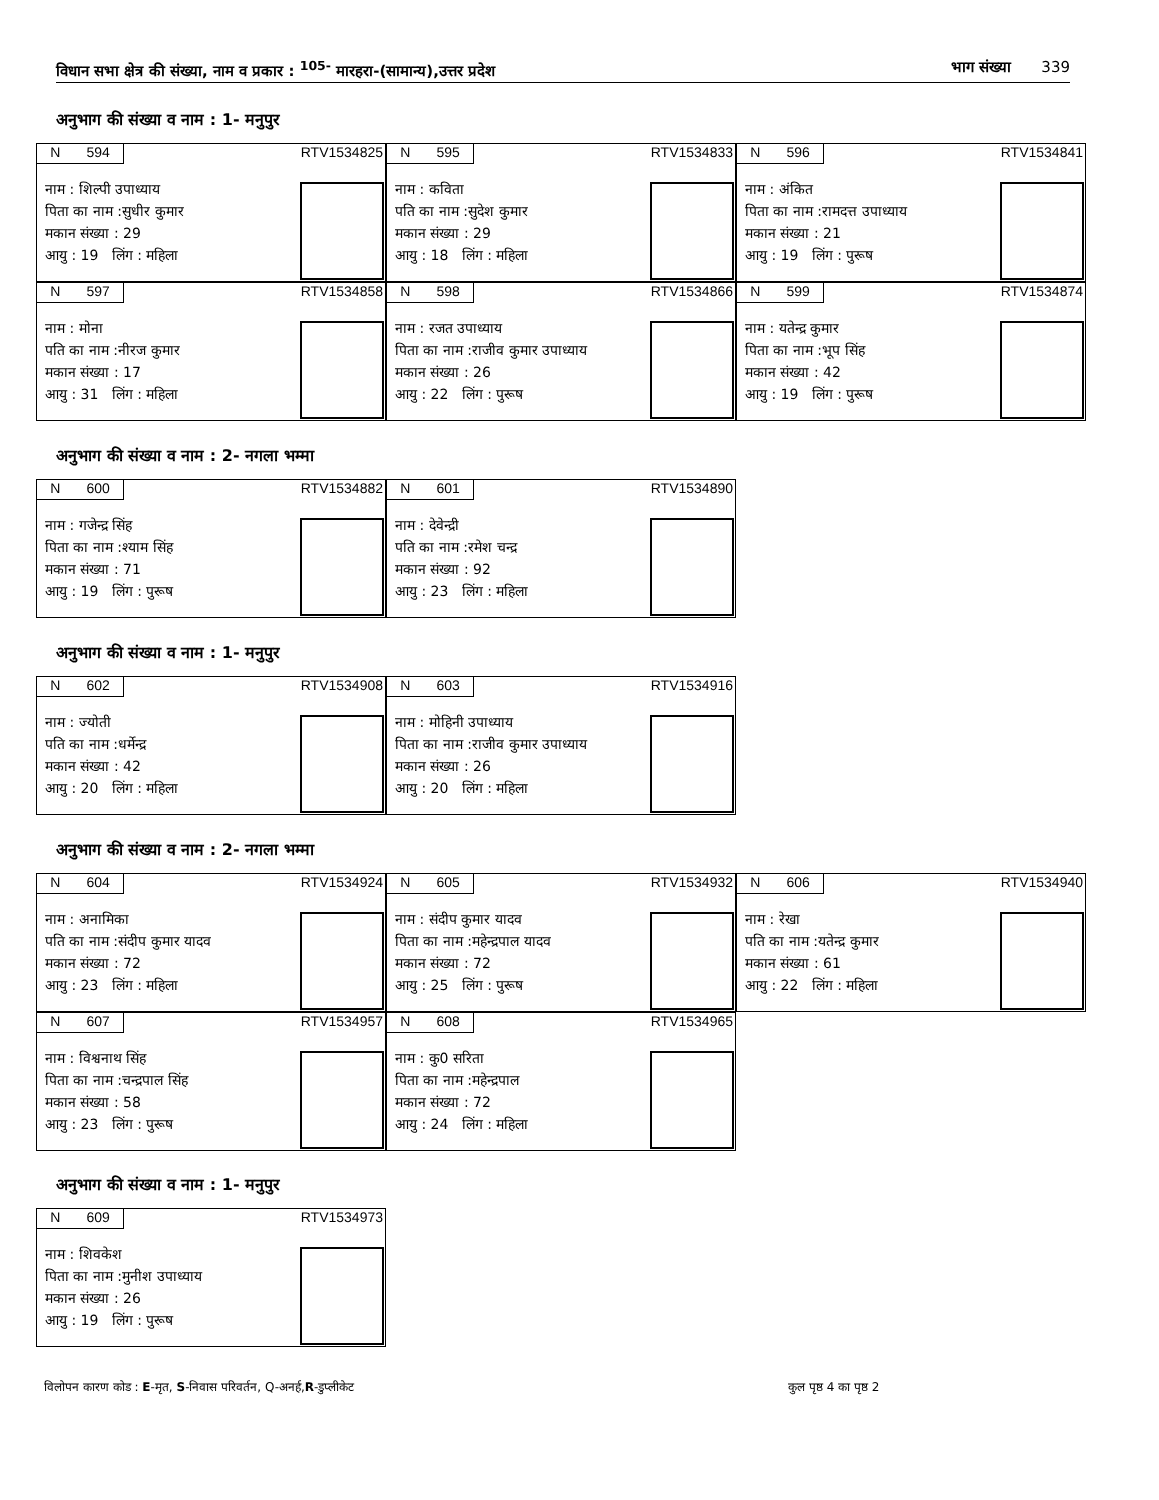विधान सभा क्षेत्र की संख्या, नाम व प्रकार : <sup>105-</sup> मारहरा-(सामान्य),उत्तर प्रदेश भाग संख्या 339
अनुभाग की संख्या व नाम : 1- मनुपुर
N 594 RTV1534825
नाम : शिल्पी उपाध्याय
पिता का नाम :सुधीर कुमार
मकान संख्या : 29
आयु : 19 लिंग : महिला
N 595 RTV1534833
नाम : कविता
पति का नाम :सुदेश कुमार
मकान संख्या : 29
आयु : 18 लिंग : महिला
N 596 RTV1534841
नाम : अंकित
पिता का नाम :रामदत्त उपाध्याय
मकान संख्या : 21
आयु : 19 लिंग : पुरूष
N 597 RTV1534858
नाम : मोना
पति का नाम :नीरज कुमार
मकान संख्या : 17
आयु : 31 लिंग : महिला
N 598 RTV1534866
नाम : रजत उपाध्याय
पिता का नाम :राजीव कुमार उपाध्याय
मकान संख्या : 26
आयु : 22 लिंग : पुरूष
N 599 RTV1534874
नाम : यतेन्द्र कुमार
पिता का नाम :भूप सिंह
मकान संख्या : 42
आयु : 19 लिंग : पुरूष
अनुभाग की संख्या व नाम : 2- नगला भम्मा
N 600 RTV1534882
नाम : गजेन्द्र सिंह
पिता का नाम :श्याम सिंह
मकान संख्या : 71
आयु : 19 लिंग : पुरूष
N 601 RTV1534890
नाम : देवेन्द्री
पति का नाम :रमेश चन्द्र
मकान संख्या : 92
आयु : 23 लिंग : महिला
अनुभाग की संख्या व नाम : 1- मनुपुर
N 602 RTV1534908
नाम : ज्योती
पति का नाम :धर्मेन्द्र
मकान संख्या : 42
आयु : 20 लिंग : महिला
N 603 RTV1534916
नाम : मोहिनी उपाध्याय
पिता का नाम :राजीव कुमार उपाध्याय
मकान संख्या : 26
आयु : 20 लिंग : महिला
अनुभाग की संख्या व नाम : 2- नगला भम्मा
N 604 RTV1534924
नाम : अनामिका
पति का नाम :संदीप कुमार यादव
मकान संख्या : 72
आयु : 23 लिंग : महिला
N 605 RTV1534932
नाम : संदीप कुमार यादव
पिता का नाम :महेन्द्रपाल यादव
मकान संख्या : 72
आयु : 25 लिंग : पुरूष
N 606 RTV1534940
नाम : रेखा
पति का नाम :यतेन्द्र कुमार
मकान संख्या : 61
आयु : 22 लिंग : महिला
N 607 RTV1534957
नाम : विश्वनाथ सिंह
पिता का नाम :चन्द्रपाल सिंह
मकान संख्या : 58
आयु : 23 लिंग : पुरूष
N 608 RTV1534965
नाम : कु0 सरिता
पिता का नाम :महेन्द्रपाल
मकान संख्या : 72
आयु : 24 लिंग : महिला
अनुभाग की संख्या व नाम : 1- मनुपुर
N 609 RTV1534973
नाम : शिवकेश
पिता का नाम :मुनीश उपाध्याय
मकान संख्या : 26
आयु : 19 लिंग : पुरूष
विलोपन कारण कोड : E-मृत, S-निवास परिवर्तन, Q-अनर्ह,R-डुप्लीकेट
कुल पृष्ठ 4 का पृष्ठ 2